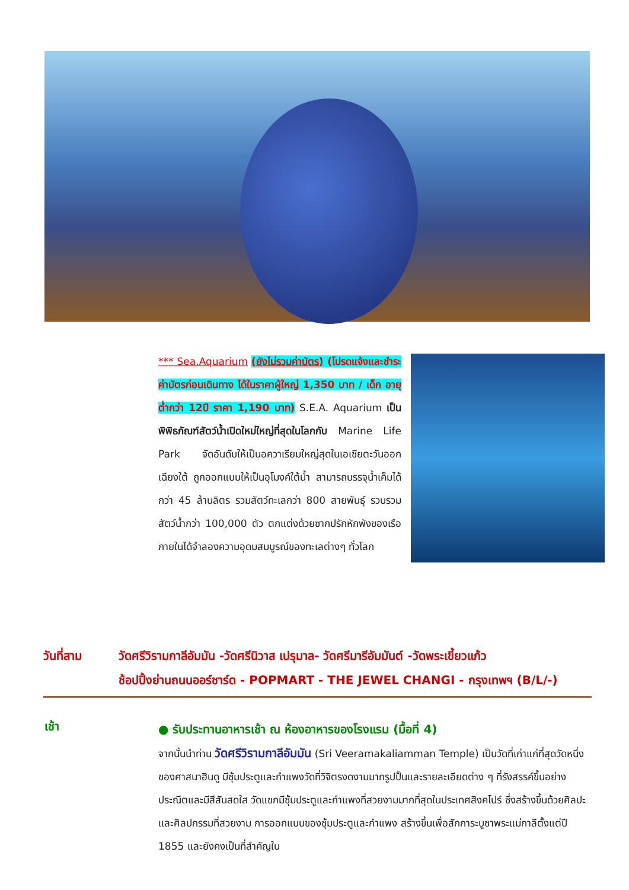*** Sea.Aquarium (ยังไม่รวมค่าบัตร) (โปรดแจ้งและชำระค่าบัตรก่อนเดินทาง ได้ในราคาผู้ใหญ่ 1,350 บาท / เด็ก อายุต่ำกว่า 12ปี ราคา 1,190 บาท) S.E.A. Aquarium เป็นพิพิธภัณฑ์สัตว์น้ำเปิดใหม่ใหญ่ที่สุดในโลกกับ Marine Life Park จัดอันดับให้เป็นอควาเรียมใหญ่สุดในเอเชียตะวันออกเฉียงใต้ ถูกออกแบบให้เป็นอุโมงค์ใต้น้ำ สามารถบรรจุน้ำเค็มได้กว่า 45 ล้านลิตร รวมสัตว์ทะเลกว่า 800 สายพันธุ์ รวบรวมสัตว์น้ำกว่า 100,000 ตัว ตกแต่งด้วยซากปรักหักพังของเรือ ภายในได้จำลองความอุดมสมบูรณ์ของทะเลต่างๆ ทั่วโลก
วันที่สาม วัดศรีวิรามกาลีอัมมัน -วัดศรีนิวาส เปรุมาล- วัดศรีมารีอัมมันต์ -วัดพระเขี้ยวแก้ว
ช้อปปิ้งย่านถนนออร์ชาร์ด - POPMART - THE JEWEL CHANGI - กรุงเทพฯ (B/L/-)
เช้า
● รับประทานอาหารเช้า ณ ห้องอาหารของโรงแรม (มื้อที่ 4)
จากนั้นนำท่าน วัดศรีวิรามกาลีอัมมัน (Sri Veeramakaliamman Temple) เป็นวัดที่เก่าแก่ที่สุดวัดหนึ่งของศาสนาฮินดู มีซุ้มประตูและกำแพงวัดที่วิจิตรงดงามมากรูปปั้นและรายละเอียดต่าง ๆ ที่รังสรรค์ขึ้นอย่างประณีตและมีสีสันสดใส วัดแขกมีซุ้มประตูและกำแพงที่สวยงามมากที่สุดในประเทศสิงคโปร์ ซึ่งสร้างขึ้นด้วยศิลปะและศิลปกรรมที่สวยงาม การออกแบบของซุ้มประตูและกำแพง สร้างขึ้นเพื่อสักการะบูชาพระแม่กาลีตั้งแต่ปี 1855 และยังคงเป็นที่สำคัญใน